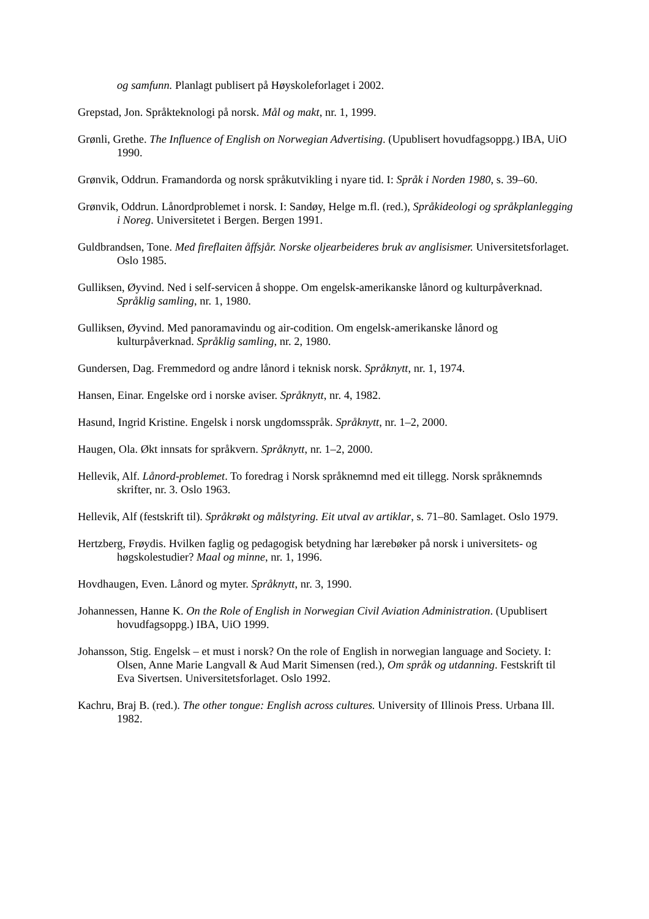og samfunn. Planlagt publisert på Høyskoleforlaget i 2002.
Grepstad, Jon. Språkteknologi på norsk. Mål og makt, nr. 1, 1999.
Grønli, Grethe. The Influence of English on Norwegian Advertising. (Upublisert hovudfagsoppg.) IBA, UiO 1990.
Grønvik, Oddrun. Framandorda og norsk språkutvikling i nyare tid. I: Språk i Norden 1980, s. 39–60.
Grønvik, Oddrun. Lånordproblemet i norsk. I: Sandøy, Helge m.fl. (red.), Språkideologi og språkplanlegging i Noreg. Universitetet i Bergen. Bergen 1991.
Guldbrandsen, Tone. Med fireflaiten åffsjår. Norske oljearbeideres bruk av anglisismer. Universitetsforlaget. Oslo 1985.
Gulliksen, Øyvind. Ned i self-servicen å shoppe. Om engelsk-amerikanske lånord og kulturpåverknad. Språklig samling, nr. 1, 1980.
Gulliksen, Øyvind. Med panoramavindu og air-codition. Om engelsk-amerikanske lånord og kulturpåverknad. Språklig samling, nr. 2, 1980.
Gundersen, Dag. Fremmedord og andre lånord i teknisk norsk. Språknytt, nr. 1, 1974.
Hansen, Einar. Engelske ord i norske aviser. Språknytt, nr. 4, 1982.
Hasund, Ingrid Kristine. Engelsk i norsk ungdomsspråk. Språknytt, nr. 1–2, 2000.
Haugen, Ola. Økt innsats for språkvern. Språknytt, nr. 1–2, 2000.
Hellevik, Alf. Lånord-problemet. To foredrag i Norsk språknemnd med eit tillegg. Norsk språknemnds skrifter, nr. 3. Oslo 1963.
Hellevik, Alf (festskrift til). Språkrøkt og målstyring. Eit utval av artiklar, s. 71–80. Samlaget. Oslo 1979.
Hertzberg, Frøydis. Hvilken faglig og pedagogisk betydning har lærebøker på norsk i universitets- og høgskolestudier? Maal og minne, nr. 1, 1996.
Hovdhaugen, Even. Lånord og myter. Språknytt, nr. 3, 1990.
Johannessen, Hanne K. On the Role of English in Norwegian Civil Aviation Administration. (Upublisert hovudfagsoppg.) IBA, UiO 1999.
Johansson, Stig. Engelsk – et must i norsk? On the role of English in norwegian language and Society. I: Olsen, Anne Marie Langvall & Aud Marit Simensen (red.), Om språk og utdanning. Festskrift til Eva Sivertsen. Universitetsforlaget. Oslo 1992.
Kachru, Braj B. (red.). The other tongue: English across cultures. University of Illinois Press. Urbana Ill. 1982.